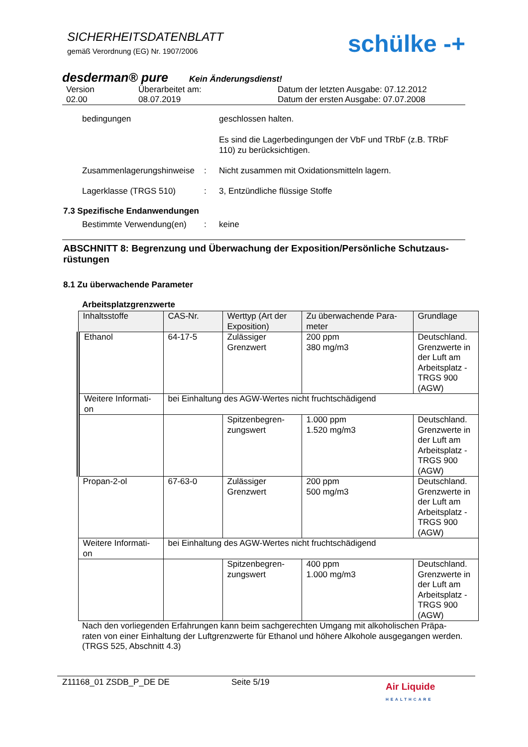SICHERHEITSDATENBLATT
gemäß Verordnung (EG) Nr. 1907/2006
schülke -+
desderman® pure Kein Änderungsdienst!
Version
02.00 Überarbeitet am:
08.07.2019 Datum der letzten Ausgabe: 07.12.2012
Datum der ersten Ausgabe: 07.07.2008
bedingungen geschlossen halten.
Es sind die Lagerbedingungen der VbF und TRbF (z.B. TRbF 110) zu berücksichtigen.
Zusammenlagerungshinweise: Nicht zusammen mit Oxidationsmitteln lagern.
Lagerklasse (TRGS 510): 3, Entzündliche flüssige Stoffe
7.3 Spezifische Endanwendungen
Bestimmte Verwendung(en): keine
ABSCHNITT 8: Begrenzung und Überwachung der Exposition/Persönliche Schutzaus-rüstungen
8.1 Zu überwachende Parameter
Arbeitsplatzgrenzwerte
| Inhaltsstoffe | CAS-Nr. | Werttyp (Art der Exposition) | Zu überwachende Para-meter | Grundlage |
| --- | --- | --- | --- | --- |
| Ethanol | 64-17-5 | Zulässiger Grenzwert | 200 ppm 380 mg/m3 | Deutschland. Grenzwerte in der Luft am Arbeitsplatz - TRGS 900 (AGW) |
| Weitere Informati-on | bei Einhaltung des AGW-Wertes nicht fruchtschädigend | | | |
| | | Spitzenbegren-zungswert | 1.000 ppm 1.520 mg/m3 | Deutschland. Grenzwerte in der Luft am Arbeitsplatz - TRGS 900 (AGW) |
| Propan-2-ol | 67-63-0 | Zulässiger Grenzwert | 200 ppm 500 mg/m3 | Deutschland. Grenzwerte in der Luft am Arbeitsplatz - TRGS 900 (AGW) |
| Weitere Informati-on | bei Einhaltung des AGW-Wertes nicht fruchtschädigend | | | |
| | | Spitzenbegren-zungswert | 400 ppm 1.000 mg/m3 | Deutschland. Grenzwerte in der Luft am Arbeitsplatz - TRGS 900 (AGW) |
Nach den vorliegenden Erfahrungen kann beim sachgerechten Umgang mit alkoholischen Präpa-raten von einer Einhaltung der Luftgrenzwerte für Ethanol und höhere Alkohole ausgegangen werden. (TRGS 525, Abschnitt 4.3)
Z11168_01 ZSDB_P_DE DE Seite 5/19 Air Liquide
HEALTHCARE